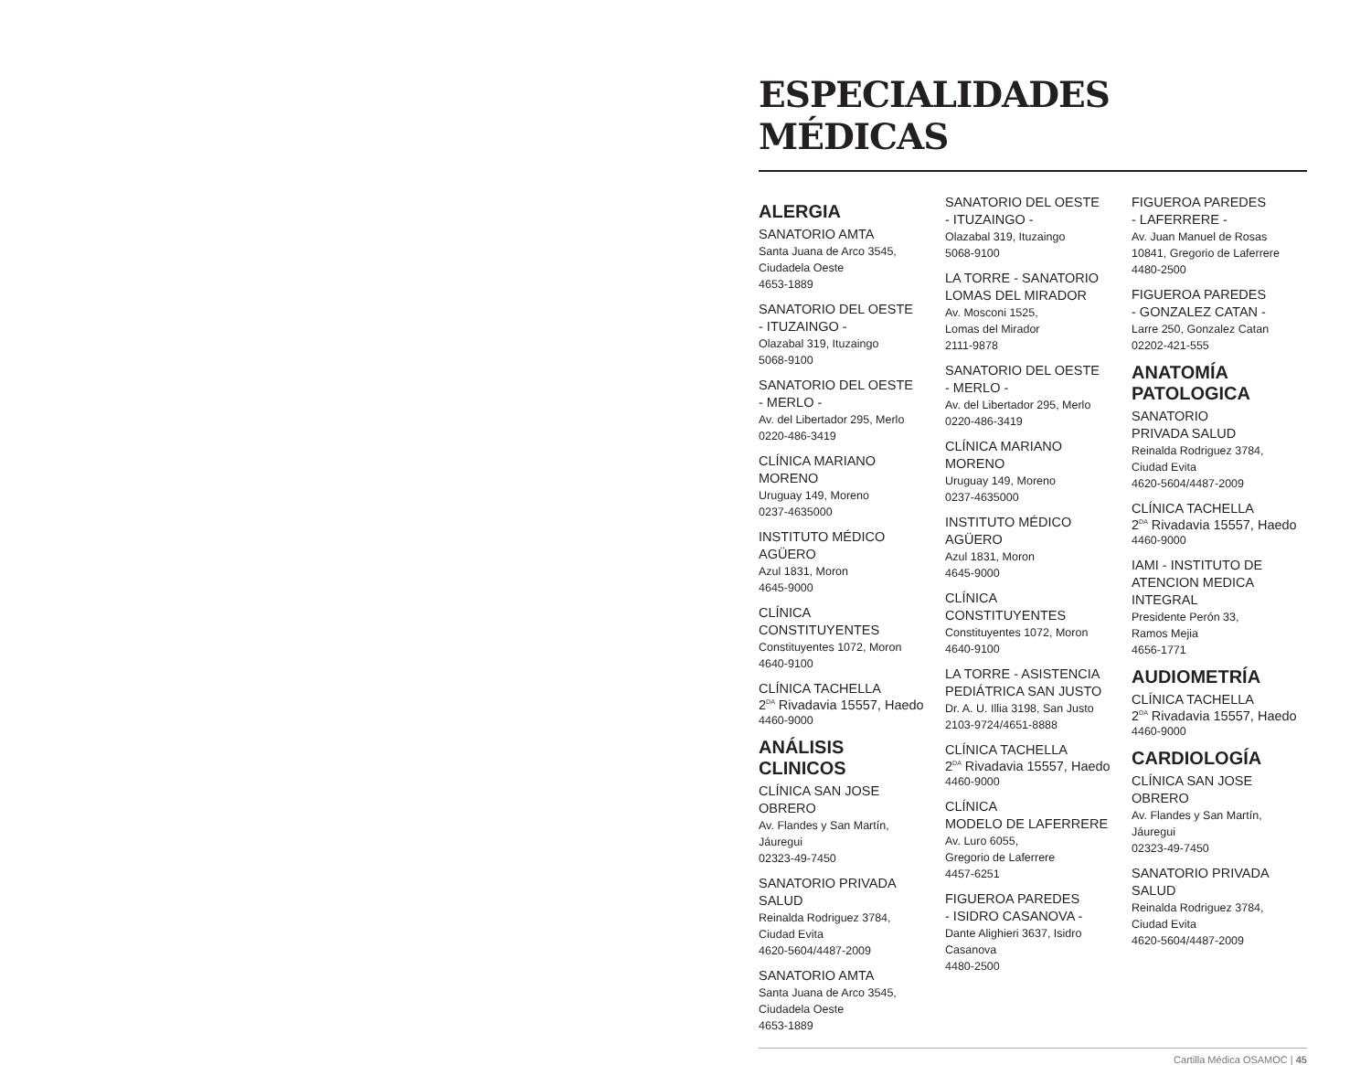ESPECIALIDADES MÉDICAS
ALERGIA
SANATORIO AMTA
Santa Juana de Arco 3545,
Ciudadela Oeste
4653-1889
SANATORIO DEL OESTE
- ITUZAINGO -
Olazabal 319, Ituzaingo
5068-9100
SANATORIO DEL OESTE
- MERLO -
Av. del Libertador 295, Merlo
0220-486-3419
CLÍNICA MARIANO MORENO
Uruguay 149, Moreno
0237-4635000
INSTITUTO MÉDICO AGÜERO
Azul 1831, Moron
4645-9000
CLÍNICA CONSTITUYENTES
Constituyentes 1072, Moron
4640-9100
CLÍNICA TACHELLA
2<sup>DA</sup> Rivadavia 15557, Haedo
4460-9000
ANÁLISIS CLINICOS
CLÍNICA SAN JOSE OBRERO
Av. Flandes y San Martín,
Jáuregui
02323-49-7450
SANATORIO PRIVADA SALUD
Reinalda Rodriguez 3784,
Ciudad Evita
4620-5604/4487-2009
SANATORIO AMTA
Santa Juana de Arco 3545,
Ciudadela Oeste
4653-1889
SANATORIO DEL OESTE
- ITUZAINGO -
Olazabal 319, Ituzaingo
5068-9100
LA TORRE - SANATORIO
LOMAS DEL MIRADOR
Av. Mosconi 1525,
Lomas del Mirador
2111-9878
SANATORIO DEL OESTE
- MERLO -
Av. del Libertador 295, Merlo
0220-486-3419
CLÍNICA MARIANO MORENO
Uruguay 149, Moreno
0237-4635000
INSTITUTO MÉDICO AGÜERO
Azul 1831, Moron
4645-9000
CLÍNICA CONSTITUYENTES
Constituyentes 1072, Moron
4640-9100
LA TORRE - ASISTENCIA
PEDIÁTRICA SAN JUSTO
Dr. A. U. Illia 3198, San Justo
2103-9724/4651-8888
CLÍNICA TACHELLA
2<sup>DA</sup> Rivadavia 15557, Haedo
4460-9000
CLÍNICA
MODELO DE LAFERRERE
Av. Luro 6055,
Gregorio de Laferrere
4457-6251
FIGUEROA PAREDES
- ISIDRO CASANOVA -
Dante Alighieri 3637, Isidro
Casanova
4480-2500
FIGUEROA PAREDES
- LAFERRERE -
Av. Juan Manuel de Rosas
10841, Gregorio de Laferrere
4480-2500
FIGUEROA PAREDES
- GONZALEZ CATAN -
Larre 250, Gonzalez Catan
02202-421-555
ANATOMÍA
PATOLOGICA
SANATORIO
PRIVADA SALUD
Reinalda Rodriguez 3784,
Ciudad Evita
4620-5604/4487-2009
CLÍNICA TACHELLA
2<sup>DA</sup> Rivadavia 15557, Haedo
4460-9000
IAMI - INSTITUTO DE
ATENCION MEDICA INTEGRAL
Presidente Perón 33,
Ramos Mejia
4656-1771
AUDIOMETRÍA
CLÍNICA TACHELLA
2<sup>DA</sup> Rivadavia 15557, Haedo
4460-9000
CARDIOLOGÍA
CLÍNICA SAN JOSE OBRERO
Av. Flandes y San Martín,
Jáuregui
02323-49-7450
SANATORIO PRIVADA SALUD
Reinalda Rodriguez 3784,
Ciudad Evita
4620-5604/4487-2009
Cartilla Médica OSAMOC | 45